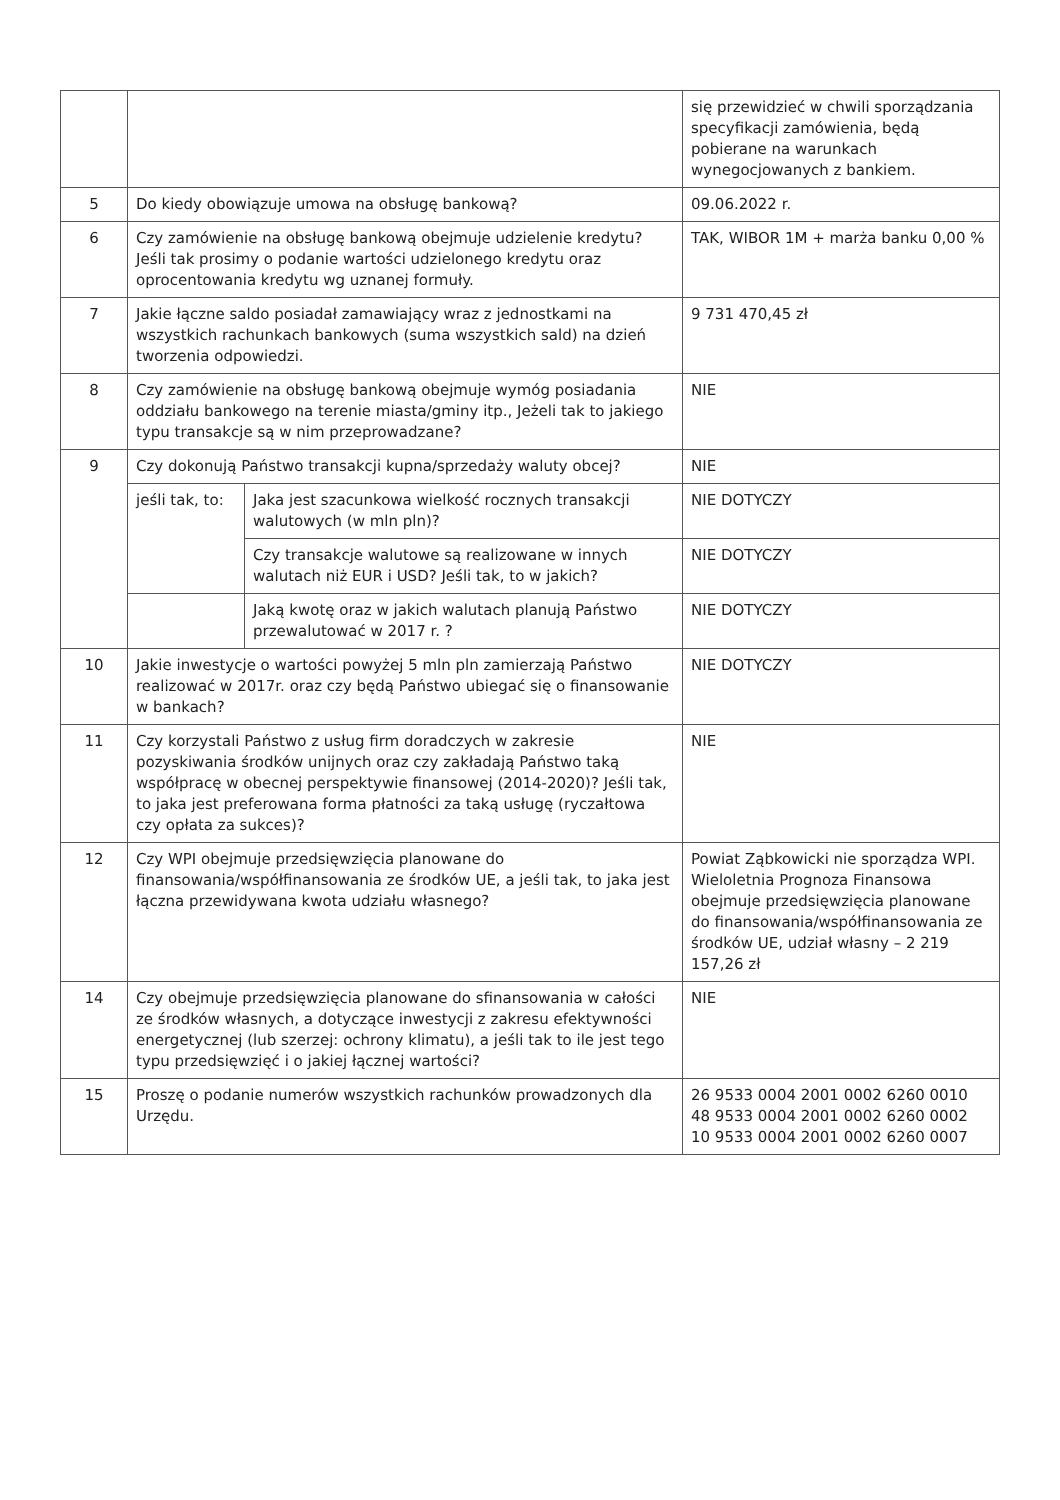| | | | się przewidzieć w chwili sporządzania specyfikacji zamówienia, będą pobierane na warunkach wynegocjowanych z bankiem. |
| 5 | Do kiedy obowiązuje umowa na obsługę bankową? | | 09.06.2022 r. |
| 6 | Czy zamówienie na obsługę bankową obejmuje udzielenie kredytu? Jeśli tak prosimy o podanie wartości udzielonego kredytu oraz oprocentowania kredytu wg uznanej formuły. | | TAK, WIBOR 1M + marża banku 0,00 % |
| 7 | Jakie łączne saldo posiadał zamawiający wraz z jednostkami na wszystkich rachunkach bankowych (suma wszystkich sald) na dzień tworzenia odpowiedzi. | | 9 731 470,45 zł |
| 8 | Czy zamówienie na obsługę bankową obejmuje wymóg posiadania oddziału bankowego na terenie miasta/gminy itp., Jeżeli tak to jakiego typu transakcje są w nim przeprowadzane? | | NIE |
| 9 | Czy dokonują Państwo transakcji kupna/sprzedaży waluty obcej? | | NIE |
| | jeśli tak, to: | Jaka jest szacunkowa wielkość rocznych transakcji walutowych (w mln pln)? | NIE DOTYCZY |
| | | Czy transakcje walutowe są realizowane w innych walutach niż EUR i USD? Jeśli tak, to w jakich? | NIE DOTYCZY |
| | | Jaką kwotę oraz w jakich walutach planują Państwo przewalutować w 2017 r. ? | NIE DOTYCZY |
| 10 | Jakie inwestycje o wartości powyżej 5 mln pln zamierzają Państwo realizować w 2017r. oraz czy będą Państwo ubiegać się o finansowanie w bankach? | | NIE DOTYCZY |
| 11 | Czy korzystali Państwo z usług firm doradczych w zakresie pozyskiwania środków unijnych oraz czy zakładają Państwo taką współpracę w obecnej perspektywie finansowej (2014-2020)? Jeśli tak, to jaka jest preferowana forma płatności za taką usługę (ryczałtowa czy opłata za sukces)? | | NIE |
| 12 | Czy WPI obejmuje przedsięwzięcia planowane do finansowania/współfinansowania ze środków UE, a jeśli tak, to jaka jest łączna przewidywana kwota udziału własnego? | | Powiat Ząbkowicki nie sporządza WPI. Wieloletnia Prognoza Finansowa obejmuje przedsięwzięcia planowane do finansowania/współfinansowania ze środków UE, udział własny – 2 219 157,26 zł |
| 14 | Czy obejmuje przedsięwzięcia planowane do sfinansowania w całości ze środków własnych, a dotyczące inwestycji z zakresu efektywności energetycznej (lub szerzej: ochrony klimatu), a jeśli tak to ile jest tego typu przedsięwzięć i o jakiej łącznej wartości? | | NIE |
| 15 | Proszę o podanie numerów wszystkich rachunków prowadzonych dla Urzędu. | | 26 9533 0004 2001 0002 6260 0010 48 9533 0004 2001 0002 6260 0002 10 9533 0004 2001 0002 6260 0007 |